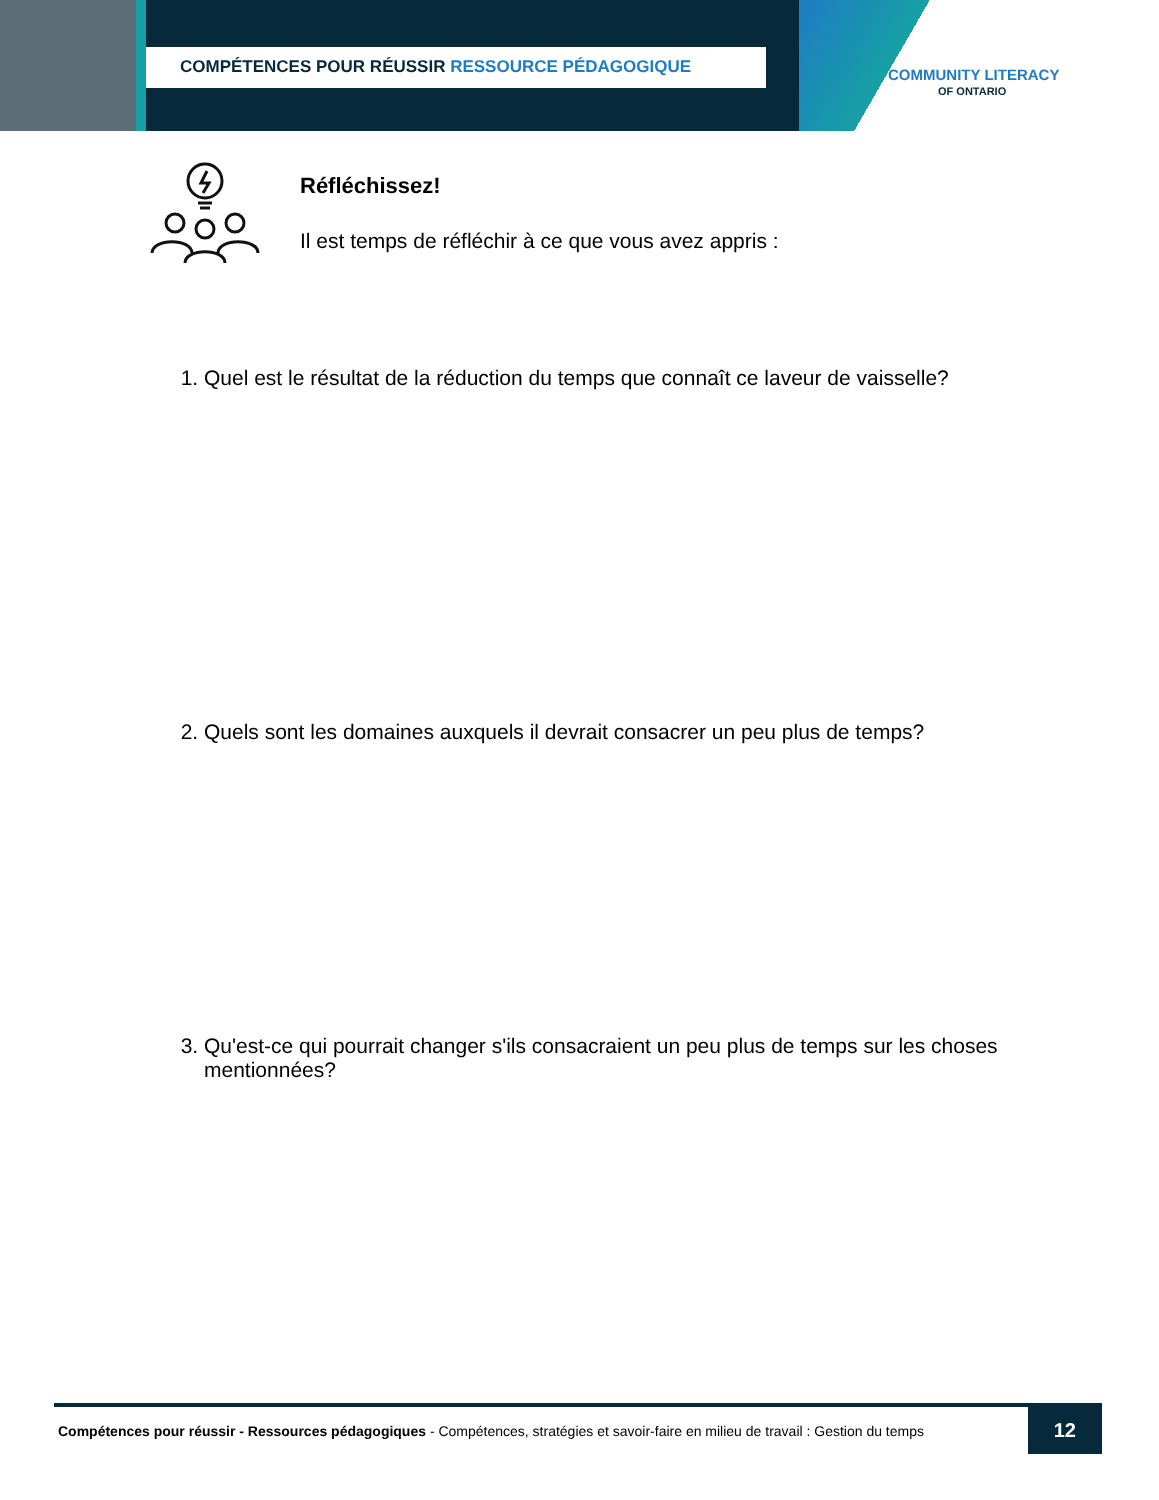COMPÉTENCES POUR RÉUSSIR RESSOURCE PÉDAGOGIQUE
COMMUNITY LITERACY
OF ONTARIO
Réfléchissez!
Il est temps de réfléchir à ce que vous avez appris :
1. Quel est le résultat de la réduction du temps que connaît ce laveur de vaisselle?
2. Quels sont les domaines auxquels il devrait consacrer un peu plus de temps?
3. Qu'est-ce qui pourrait changer s'ils consacraient un peu plus de temps sur les choses mentionnées?
Compétences pour réussir - Ressources pédagogiques - Compétences, stratégies et savoir-faire en milieu de travail : Gestion du temps
12